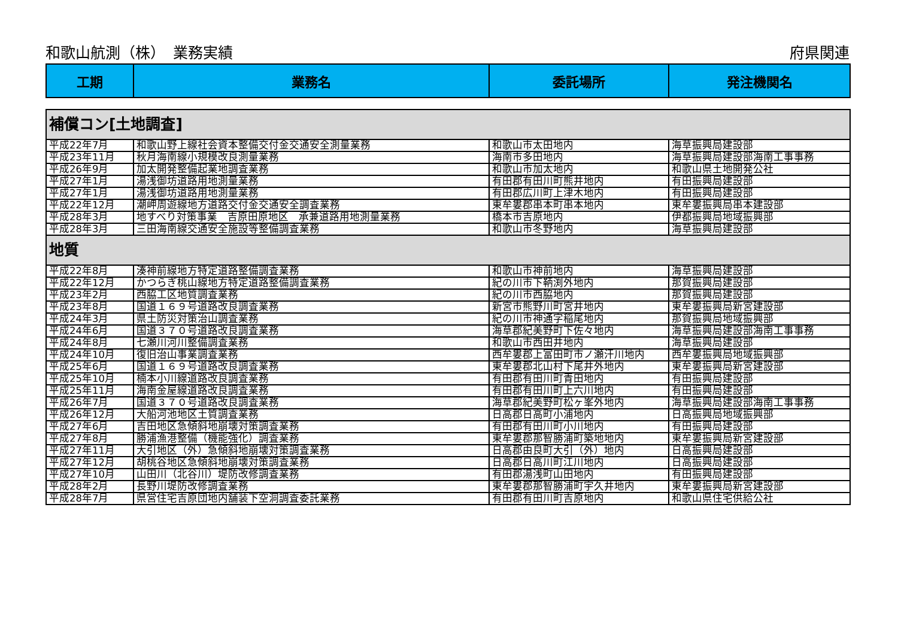和歌山航測（株）　業務実績 府県関連
| 工期 | 業務名 | 委託場所 | 発注機関名 |
| --- | --- | --- | --- |
| 補償コン[土地調査] | | | |
| 平成22年7月 | 和歌山野上線社会資本整備交付金交通安全測量業務 | 和歌山市太田地内 | 海草振興局建設部 |
| 平成23年11月 | 秋月海南線小規模改良測量業務 | 海南市多田地内 | 海草振興局建設部海南工事事務 |
| 平成26年9月 | 加太開発整備起業地調査業務 | 和歌山市加太地内 | 和歌山県土地開発公社 |
| 平成27年1月 | 湯浅御坊道路用地測量業務 | 有田郡有田川町熊井地内 | 有田振興局建設部 |
| 平成27年1月 | 湯浅御坊道路用地測量業務 | 有田郡広川町上津木地内 | 有田振興局建設部 |
| 平成22年12月 | 潮岬周遊線地方道路交付金交通安全調査業務 | 東牟婁郡串本町串本地内 | 東牟婁振興局串本建設部 |
| 平成28年3月 | 地すべり対策事業 吉原田原地区 承兼道路用地測量業務 | 橋本市吉原地内 | 伊都振興局地域振興部 |
| 平成28年3月 | 三田海南線交通安全施設等整備調査業務 | 和歌山市冬野地内 | 海草振興局建設部 |
| 地質 | | | |
| 平成22年8月 | 湊神前線地方特定道路整備調査業務 | 和歌山市神前地内 | 海草振興局建設部 |
| 平成22年12月 | かつらぎ桃山線地方特定道路整備調査業務 | 紀の川市下鞆渕外地内 | 那賀振興局建設部 |
| 平成23年2月 | 西脇工区地質調査業務 | 紀の川市西脇地内 | 那賀振興局建設部 |
| 平成23年8月 | 国道１６９号道路改良調査業務 | 新宮市熊野川町宮井地内 | 東牟婁振興局新宮建設部 |
| 平成24年3月 | 県土防災対策治山調査業務 | 紀の川市神通字稲尾地内 | 那賀振興局地域振興部 |
| 平成24年6月 | 国道３７０号道路改良調査業務 | 海草郡紀美野町下佐々地内 | 海草振興局建設部海南工事事務 |
| 平成24年8月 | 七瀬川河川整備調査業務 | 和歌山市西田井地内 | 海草振興局建設部 |
| 平成24年10月 | 復旧治山事業調査業務 | 西牟婁郡上富田町市ノ瀬汗川地内 | 西牟婁振興局地域振興部 |
| 平成25年6月 | 国道１６９号道路改良調査業務 | 東牟婁郡北山村下尾井外地内 | 東牟婁振興局新宮建設部 |
| 平成25年10月 | 楠本小川線道路改良調査業務 | 有田郡有田川町青田地内 | 有田振興局建設部 |
| 平成25年11月 | 海南金屋線道路改良調査業務 | 有田郡有田川町上六川地内 | 有田振興局建設部 |
| 平成26年7月 | 国道３７０号道路改良調査業務 | 海草郡紀美野町松ヶ峯外地内 | 海草振興局建設部海南工事事務 |
| 平成26年12月 | 大船河池地区土質調査業務 | 日高郡日高町小浦地内 | 日高振興局地域振興部 |
| 平成27年6月 | 吉田地区急傾斜地崩壊対策調査業務 | 有田郡有田川町小川地内 | 有田振興局建設部 |
| 平成27年8月 | 勝浦漁港整備（機能強化）調査業務 | 東牟婁郡那智勝浦町築地地内 | 東牟婁振興局新宮建設部 |
| 平成27年11月 | 大引地区（外）急傾斜地崩壊対策調査業務 | 日高郡由良町大引（外）地内 | 日高振興局建設部 |
| 平成27年12月 | 胡桃谷地区急傾斜地崩壊対策調査業務 | 日高郡日高川町江川地内 | 日高振興局建設部 |
| 平成27年10月 | 山田川（北谷川）堤防改修調査業務 | 有田郡湯浅町山田地内 | 有田振興局建設部 |
| 平成28年2月 | 長野川堤防改修調査業務 | 東牟婁郡那智勝浦町宇久井地内 | 東牟婁振興局新宮建設部 |
| 平成28年7月 | 県営住宅吉原団地内舗装下空洞調査委託業務 | 有田郡有田川町吉原地内 | 和歌山県住宅供給公社 |